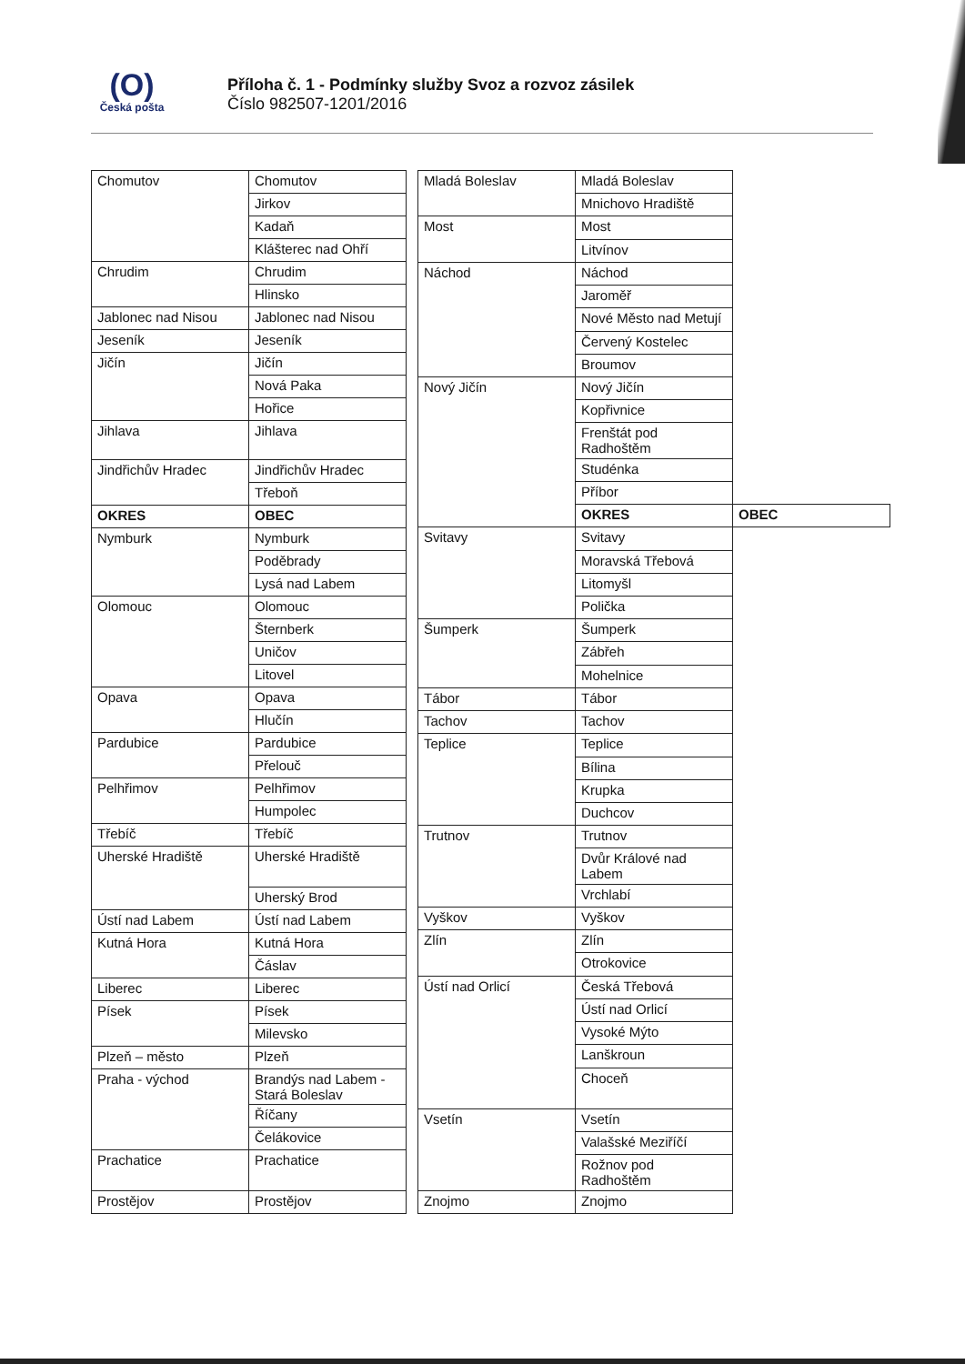(O)
Česká pošta
Příloha č. 1 - Podmínky služby Svoz a rozvoz zásilek
Číslo 982507-1201/2016
| Chomutov | Chomutov |
| | Jirkov |
| | Kadaň |
| | Klášterec nad Ohří |
| Chrudim | Chrudim |
| | Hlinsko |
| Jablonec nad Nisou | Jablonec nad Nisou |
| Jeseník | Jeseník |
| Jičín | Jičín |
| | Nová Paka |
| | Hořice |
| Jihlava | Jihlava |
| Jindřichův Hradec | Jindřichův Hradec |
| | Třeboň |
| OKRES | OBEC |
| Nymburk | Nymburk |
| | Poděbrady |
| | Lysá nad Labem |
| Olomouc | Olomouc |
| | Šternberk |
| | Uničov |
| | Litovel |
| Opava | Opava |
| | Hlučín |
| Pardubice | Pardubice |
| | Přelouč |
| Pelhřimov | Pelhřimov |
| | Humpolec |
| Třebíč | Třebíč |
| Uherské Hradiště | Uherské Hradiště |
| | Uherský Brod |
| Ústí nad Labem | Ústí nad Labem |
| Kutná Hora | Kutná Hora |
| | Čáslav |
| Liberec | Liberec |
| Písek | Písek |
| | Milevsko |
| Plzeň – město | Plzeň |
| Praha - východ | Brandýs nad Labem - Stará Boleslav |
| | Říčany |
| | Čelákovice |
| Prachatice | Prachatice |
| Prostějov | Prostějov |
| Mladá Boleslav | Mladá Boleslav | |
| | Mnichovo Hradiště | |
| Most | Most | |
| | Litvínov | |
| Náchod | Náchod | |
| | Jaroměř | |
| | Nové Město nad Metují | |
| | Červený Kostelec | |
| | Broumov | |
| Nový Jičín | Nový Jičín | |
| | Kopřivnice | |
| | Frenštát pod Radhoštěm | |
| | Studénka | |
| | Příbor | |
| | OKRES | OBEC |
| Svitavy | Svitavy | |
| | Moravská Třebová | |
| | Litomyšl | |
| | Polička | |
| Šumperk | Šumperk | |
| | Zábřeh | |
| | Mohelnice | |
| Tábor | Tábor | |
| Tachov | Tachov | |
| Teplice | Teplice | |
| | Bílina | |
| | Krupka | |
| | Duchcov | |
| Trutnov | Trutnov | |
| | Dvůr Králové nad Labem | |
| | Vrchlabí | |
| Vyškov | Vyškov | |
| Zlín | Zlín | |
| | Otrokovice | |
| Ústí nad Orlicí | Česká Třebová | |
| | Ústí nad Orlicí | |
| | Vysoké Mýto | |
| | Lanškroun | |
| | Choceň | |
| Vsetín | Vsetín | |
| | Valašské Meziříčí | |
| | Rožnov pod Radhoštěm | |
| Znojmo | Znojmo | |